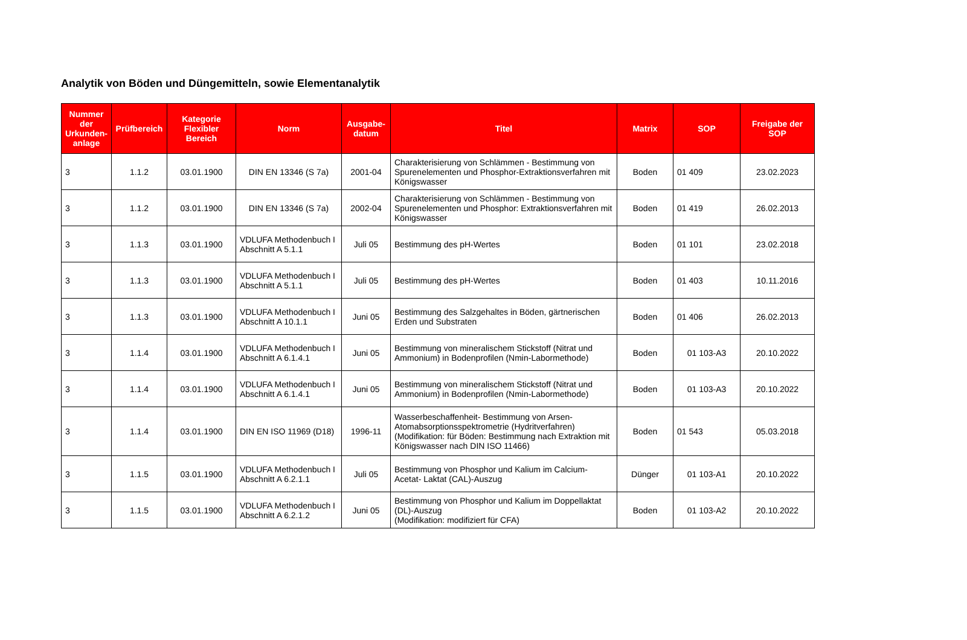Analytik von Böden und Düngemitteln, sowie Elementanalytik
| Nummer der Urkunden-anlage | Prüfbereich | Kategorie Flexibler Bereich | Norm | Ausgabe-datum | Titel | Matrix | SOP | Freigabe der SOP |
| --- | --- | --- | --- | --- | --- | --- | --- | --- |
| 3 | 1.1.2 | 03.01.1900 | DIN EN 13346 (S 7a) | 2001-04 | Charakterisierung von Schlämmen - Bestimmung von Spurenelementen und Phosphor-Extraktionsverfahren mit Königswasser | Boden | 01 409 | 23.02.2023 |
| 3 | 1.1.2 | 03.01.1900 | DIN EN 13346 (S 7a) | 2002-04 | Charakterisierung von Schlämmen - Bestimmung von Spurenelementen und Phosphor: Extraktionsverfahren mit Königswasser | Boden | 01 419 | 26.02.2013 |
| 3 | 1.1.3 | 03.01.1900 | VDLUFA Methodenbuch I Abschnitt A 5.1.1 | Juli 05 | Bestimmung des pH-Wertes | Boden | 01 101 | 23.02.2018 |
| 3 | 1.1.3 | 03.01.1900 | VDLUFA Methodenbuch I Abschnitt A 5.1.1 | Juli 05 | Bestimmung des pH-Wertes | Boden | 01 403 | 10.11.2016 |
| 3 | 1.1.3 | 03.01.1900 | VDLUFA Methodenbuch I Abschnitt A 10.1.1 | Juni 05 | Bestimmung des Salzgehaltes in Böden, gärtnerischen Erden und Substraten | Boden | 01 406 | 26.02.2013 |
| 3 | 1.1.4 | 03.01.1900 | VDLUFA Methodenbuch I Abschnitt A 6.1.4.1 | Juni 05 | Bestimmung von mineralischem Stickstoff (Nitrat und Ammonium) in Bodenprofilen (Nmin-Labormethode) | Boden | 01 103-A3 | 20.10.2022 |
| 3 | 1.1.4 | 03.01.1900 | VDLUFA Methodenbuch I Abschnitt A 6.1.4.1 | Juni 05 | Bestimmung von mineralischem Stickstoff (Nitrat und Ammonium) in Bodenprofilen (Nmin-Labormethode) | Boden | 01 103-A3 | 20.10.2022 |
| 3 | 1.1.4 | 03.01.1900 | DIN EN ISO 11969 (D18) | 1996-11 | Wasserbeschaffenheit- Bestimmung von Arsen-Atomabsorptionsspektrometrie (Hydritverfahren) (Modifikation: für Böden: Bestimmung nach Extraktion mit Königswasser nach DIN ISO 11466) | Boden | 01 543 | 05.03.2018 |
| 3 | 1.1.5 | 03.01.1900 | VDLUFA Methodenbuch I Abschnitt A 6.2.1.1 | Juli 05 | Bestimmung von Phosphor und Kalium im Calcium-Acetat- Laktat (CAL)-Auszug | Dünger | 01 103-A1 | 20.10.2022 |
| 3 | 1.1.5 | 03.01.1900 | VDLUFA Methodenbuch I Abschnitt A 6.2.1.2 | Juni 05 | Bestimmung von Phosphor und Kalium im Doppellaktat (DL)-Auszug (Modifikation: modifiziert für CFA) | Boden | 01 103-A2 | 20.10.2022 |